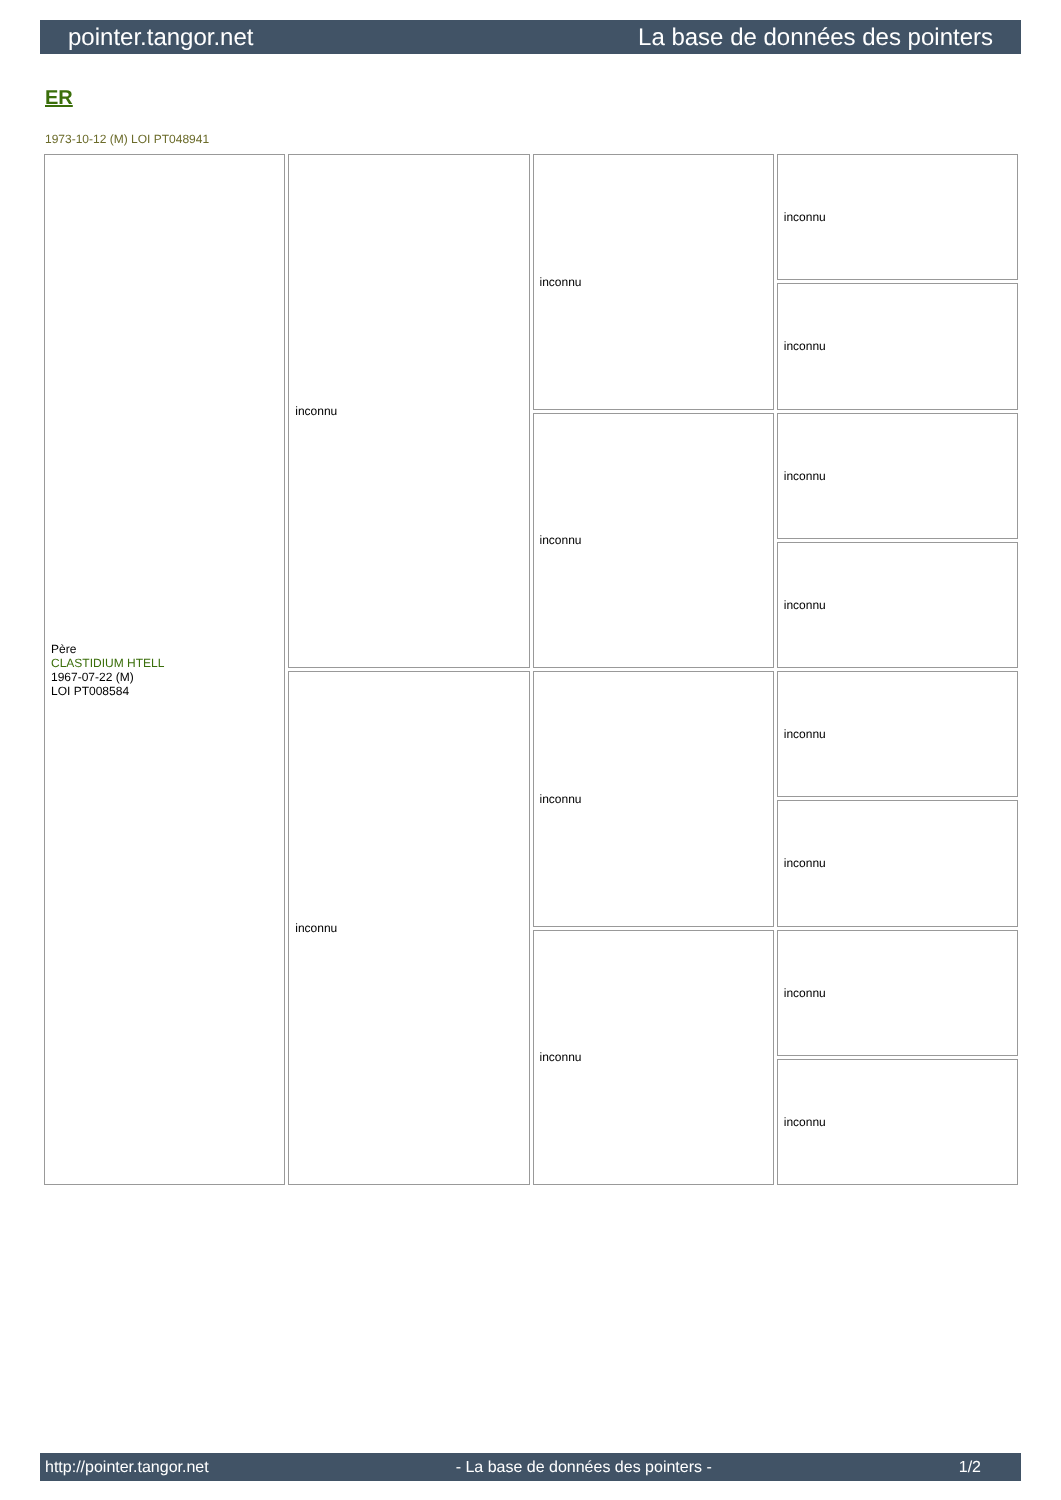pointer.tangor.net La base de données des pointers
ER
1973-10-12 (M) LOI PT048941
| Père CLASTIDIUM HTELL 1967-07-22 (M) LOI PT008584 | inconnu | inconnu | inconnu |
| | | | inconnu |
| | | inconnu | inconnu |
| | | | inconnu |
| | inconnu | inconnu | inconnu |
| | | | inconnu |
| | | inconnu | inconnu |
| | | | inconnu |
http://pointer.tangor.net - La base de données des pointers - 1/2